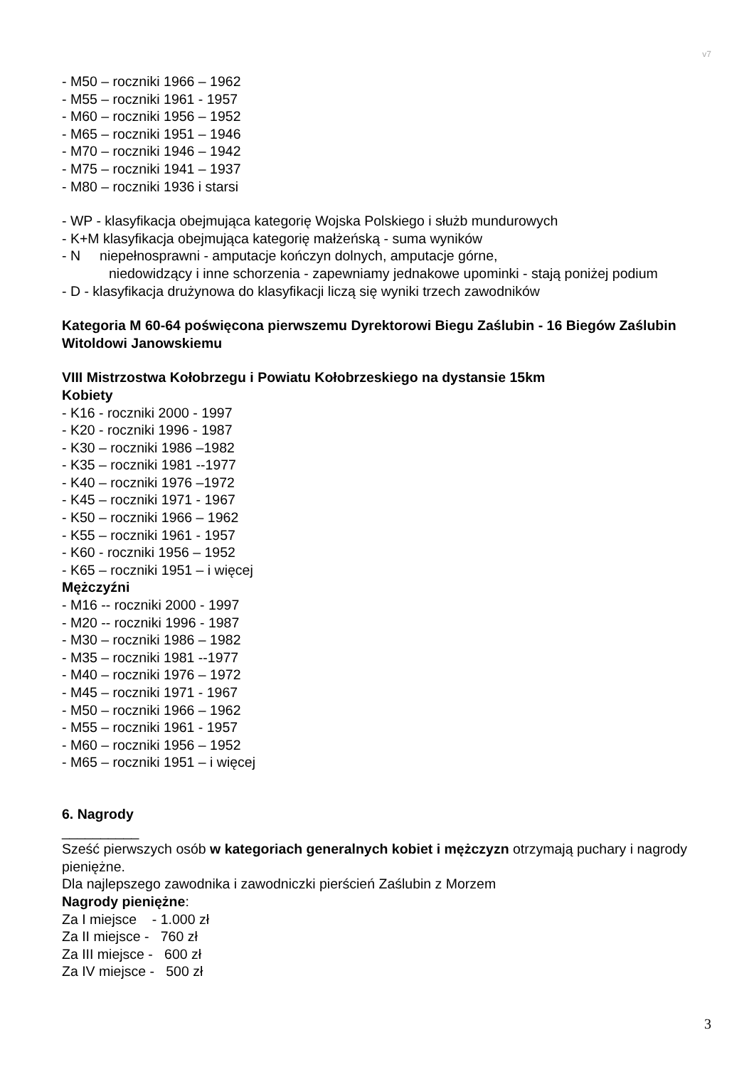v7
- M50 – roczniki 1966 – 1962
- M55 – roczniki 1961 - 1957
- M60 – roczniki 1956 – 1952
- M65 – roczniki 1951 – 1946
- M70 – roczniki 1946 – 1942
- M75 – roczniki 1941 – 1937
- M80 – roczniki 1936 i starsi
- WP - klasyfikacja obejmująca kategorię Wojska Polskiego i służb mundurowych
- K+M klasyfikacja obejmująca kategorię małżeńską - suma wyników
- N niepełnosprawni - amputacje kończyn dolnych, amputacje górne,
niedowidzący i inne schorzenia - zapewniamy jednakowe upominki - stają poniżej podium
- D - klasyfikacja drużynowa do klasyfikacji liczą się wyniki trzech zawodników
Kategoria M 60-64 poświęcona pierwszemu Dyrektorowi Biegu Zaślubin - 16 Biegów Zaślubin Witoldowi Janowskiemu
VIII Mistrzostwa Kołobrzegu i Powiatu Kołobrzeskiego na dystansie 15km
Kobiety
- K16 - roczniki 2000 - 1997
- K20 - roczniki 1996 - 1987
- K30 – roczniki 1986 –1982
- K35 – roczniki 1981 --1977
- K40 – roczniki 1976 –1972
- K45 – roczniki 1971 - 1967
- K50 – roczniki 1966 – 1962
- K55 – roczniki 1961 - 1957
- K60 - roczniki 1956 – 1952
- K65 – roczniki 1951 – i więcej
Mężczyźni
- M16 -- roczniki 2000 - 1997
- M20 -- roczniki 1996 - 1987
- M30 – roczniki 1986 – 1982
- M35 – roczniki 1981 --1977
- M40 – roczniki 1976 – 1972
- M45 – roczniki 1971 - 1967
- M50 – roczniki 1966 – 1962
- M55 – roczniki 1961 - 1957
- M60 – roczniki 1956 – 1952
- M65 – roczniki 1951 – i więcej
6. Nagrody
__________
Sześć pierwszych osób w kategoriach generalnych kobiet i mężczyzn otrzymają puchary i nagrody pieniężne.
Dla najlepszego zawodnika i zawodniczki pierścień Zaślubin z Morzem
Nagrody pieniężne:
Za I miejsce - 1.000 zł
Za II miejsce - 760 zł
Za III miejsce - 600 zł
Za IV miejsce - 500 zł
3